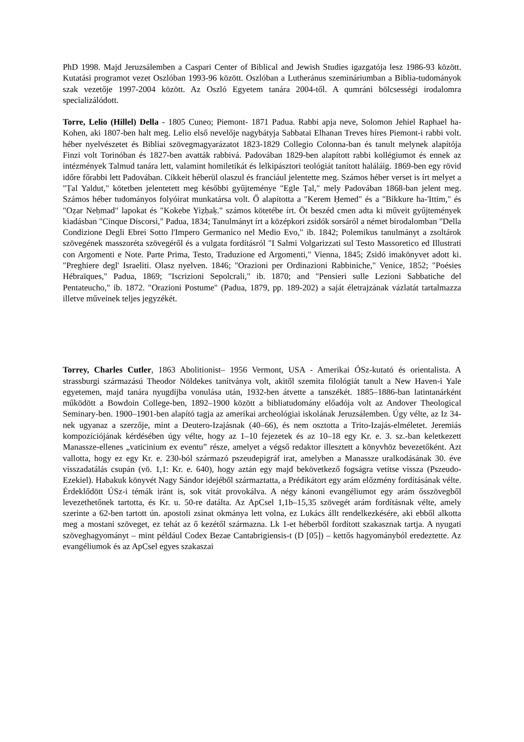PhD 1998. Majd Jeruzsálemben a Caspari Center of Biblical and Jewish Studies igazgatója lesz 1986-93 között. Kutatási programot vezet Oszlóban 1993-96 között. Oszlóban a Lutheránus szemináriumban a Biblia-tudományok szak vezetője 1997-2004 között. Az Oszló Egyetem tanára 2004-től. A qumráni bölcsességi irodalomra specializálódott.
Torre, Lelio (Hillel) Della - 1805 Cuneo; Piemont- 1871 Padua. Rabbi apja neve, Solomon Jehiel Raphael ha-Kohen, aki 1807-ben halt meg. Lelio első nevelője nagybátyja Sabbatai Elhanan Treves híres Piemont-i rabbi volt. héber nyelvészetet és Bibliai szövegmagyarázatot 1823-1829 Collegio Colonna-ban és tanult melynek alapítója Finzi volt Torinóban és 1827-ben avatták rabbivá. Padovában 1829-ben alapított rabbi kollégiumot és ennek az intézmények Talmud tanára lett, valamint homiletikát és lelkipásztori teológiát tanított haláláig. 1869-ben egy rövid időre főrabbi lett Padovában. Cikkeit héberül olaszul és franciául jelentette meg. Számos héber verset is írt melyet a "Ṭal Yaldut," kötetben jelentetett meg későbbi gyűjteménye "Egle Ṭal," mely Padovában 1868-ban jelent meg. Számos héber tudományos folyóirat munkatársa volt. Ő alapította a "Kerem Ḥemed" és a "Bikkure ha-'Ittim," és "Oẓar Neḥmad" lapokat és "Kokebe Yiẓḥaḳ." számos kötetébe írt. Öt beszéd cmen adta ki műveit gyűjtemények kiadásban "Cinque Discorsi," Padua, 1834; Tanulmányt írt a középkori zsidók sorsáról a német birodalomban "Della Condizione Degli Ebrei Sotto l'Impero Germanico nel Medio Evo," ib. 1842; Polemikus tanulmányt a zsoltárok szövegének masszoréta szövegéről és a vulgata fordításról "I Salmi Volgarizzati sul Testo Massoretico ed Illustrati con Argomenti e Note. Parte Prima, Testo, Traduzione ed Argomenti," Vienna, 1845; Zsidó imakönyvet adott ki. "Preghiere degl' Israeliti. Olasz nyelven. 1846; "Orazioni per Ordinazioni Rabbiniche," Venice, 1852; "Poésies Hébraïques," Padua, 1869; "Iscrizioni Sepolcrali," ib. 1870; and "Pensieri sulle Lezioni Sabbatiche del Pentateucho," ib. 1872. "Orazioni Postume" (Padua, 1879, pp. 189-202) a saját életrajzának vázlatát tartalmazza illetve műveinek teljes jegyzékét.
Torrey, Charles Cutler, 1863 Abolitionist– 1956 Vermont, USA - Amerikai ÓSz-kutató és orientalista. A strassburgi származású Theodor Nöldekes tanítványa volt, akitől szemita filológiát tanult a New Haven-i Yale egyetemen, majd tanára nyugdíjba vonulása után, 1932-ben átvette a tanszékét. 1885–1886-ban latintanárként működött a Bowdoin College-ben, 1892–1900 között a bibliatudomány előadója volt az Andover Theological Seminary-ben. 1900–1901-ben alapító tagja az amerikai archeológiai iskolának Jeruzsálemben. Úgy vélte, az Iz 34-nek ugyanaz a szerzője, mint a Deutero-Izajásnak (40–66), és nem osztotta a Trito-Izajás-elméletet. Jeremiás kompozíciójának kérdésében úgy vélte, hogy az 1–10 fejezetek és az 10–18 egy Kr. e. 3. sz.-ban keletkezett Manassze-ellenes „vaticinium ex eventu” része, amelyet a végső redaktor illesztett a könyvhöz bevezetőként. Azt vallotta, hogy ez egy Kr. e. 230-ból származó pszeudepigráf irat, amelyben a Manassze uralkodásának 30. éve visszadatálás csupán (vö. 1,1: Kr. e. 640), hogy aztán egy majd bekövetkező fogságra vetítse vissza (Pszeudo-Ezekiel). Habakuk könyvét Nagy Sándor idejéből származtatta, a Prédikátort egy arám előzmény fordításának vélte. Érdeklődött ÚSz-i témák iránt is, sok vitát provokálva. A négy kánoni evangéliumot egy arám ősszövegből levezethetőnek tartotta, és Kr. u. 50-re datálta. Az ApCsel 1,1b–15,35 szövegét arám fordításnak vélte, amely szerinte a 62-ben tartott ún. apostoli zsinat okmánya lett volna, ez Lukács állt rendelkezkésére, aki ebből alkotta meg a mostani szöveget, ez tehát az ő kezétől származna. Lk 1-et héberből fordított szakasznak tartja. A nyugati szöveghagyományt – mint például Codex Bezae Cantabrigiensis-t (D [05]) – kettős hagyományból eredeztette. Az evangéliumok és az ApCsel egyes szakaszai